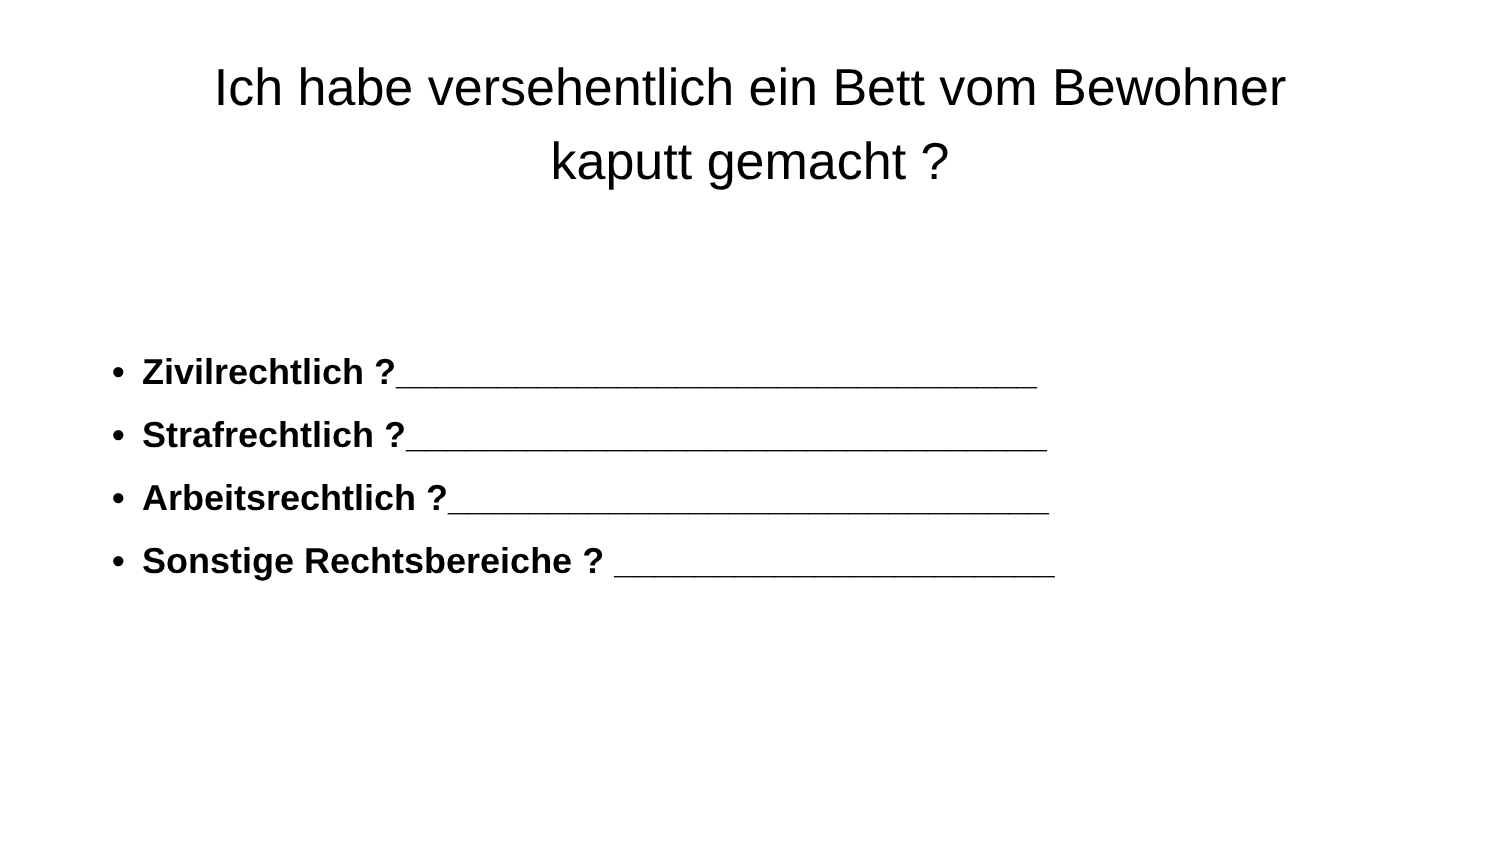Ich habe versehentlich ein Bett vom Bewohner
kaputt gemacht ?
• Zivilrechtlich ?________________________________
• Strafrechtlich ?________________________________
• Arbeitsrechtlich ?______________________________
• Sonstige Rechtsbereiche ? ______________________